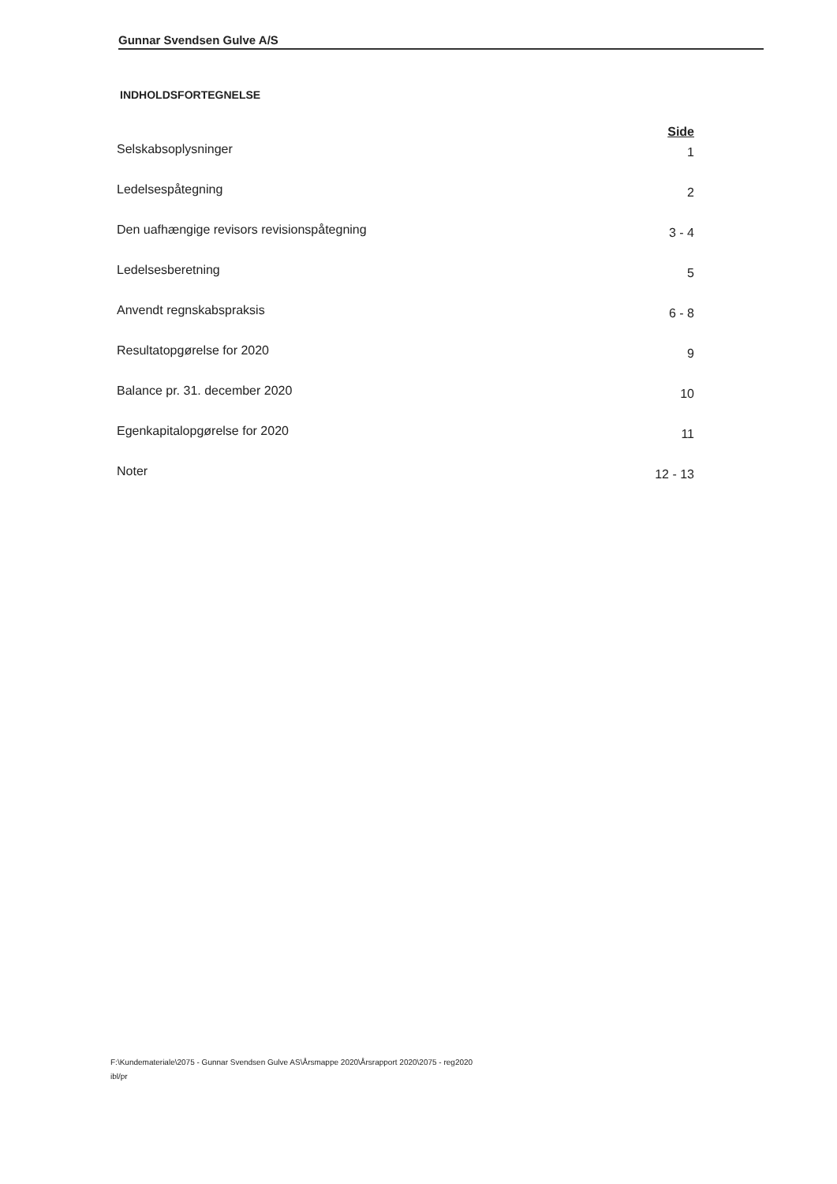Gunnar Svendsen Gulve A/S
INDHOLDSFORTEGNELSE
| | Side |
| --- | --- |
| Selskabsoplysninger | 1 |
| Ledelsespåtegning | 2 |
| Den uafhængige revisors revisionspåtegning | 3 - 4 |
| Ledelsesberetning | 5 |
| Anvendt regnskabspraksis | 6 - 8 |
| Resultatopgørelse for 2020 | 9 |
| Balance pr. 31. december 2020 | 10 |
| Egenkapitalopgørelse for 2020 | 11 |
| Noter | 12 - 13 |
F:\Kundemateriale\2075 - Gunnar Svendsen Gulve AS\Årsmappe 2020\Årsrapport 2020\2075 - reg2020
ibl/pr